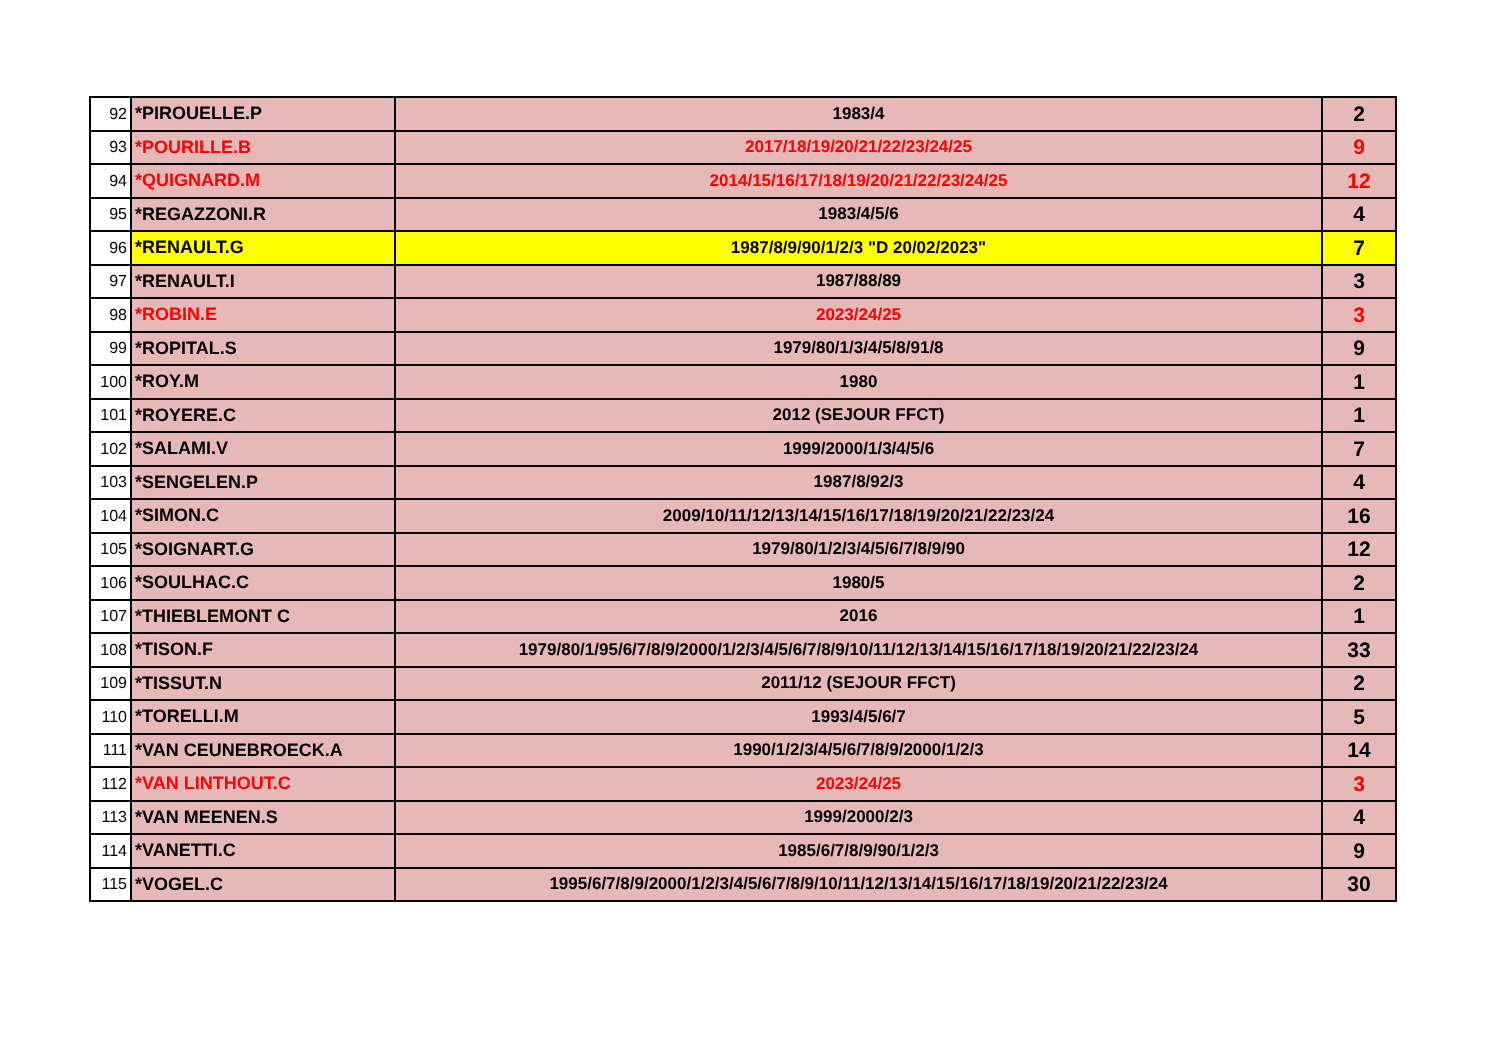| 92 | *PIROUELLE.P | 1983/4 | 2 |
| 93 | *POURILLE.B | 2017/18/19/20/21/22/23/24/25 | 9 |
| 94 | *QUIGNARD.M | 2014/15/16/17/18/19/20/21/22/23/24/25 | 12 |
| 95 | *REGAZZONI.R | 1983/4/5/6 | 4 |
| 96 | *RENAULT.G | 1987/8/9/90/1/2/3 "D 20/02/2023" | 7 |
| 97 | *RENAULT.I | 1987/88/89 | 3 |
| 98 | *ROBIN.E | 2023/24/25 | 3 |
| 99 | *ROPITAL.S | 1979/80/1/3/4/5/8/91/8 | 9 |
| 100 | *ROY.M | 1980 | 1 |
| 101 | *ROYERE.C | 2012 (SEJOUR FFCT) | 1 |
| 102 | *SALAMI.V | 1999/2000/1/3/4/5/6 | 7 |
| 103 | *SENGELEN.P | 1987/8/92/3 | 4 |
| 104 | *SIMON.C | 2009/10/11/12/13/14/15/16/17/18/19/20/21/22/23/24 | 16 |
| 105 | *SOIGNART.G | 1979/80/1/2/3/4/5/6/7/8/9/90 | 12 |
| 106 | *SOULHAC.C | 1980/5 | 2 |
| 107 | *THIEBLEMONT C | 2016 | 1 |
| 108 | *TISON.F | 1979/80/1/95/6/7/8/9/2000/1/2/3/4/5/6/7/8/9/10/11/12/13/14/15/16/17/18/19/20/21/22/23/24 | 33 |
| 109 | *TISSUT.N | 2011/12 (SEJOUR FFCT) | 2 |
| 110 | *TORELLI.M | 1993/4/5/6/7 | 5 |
| 111 | *VAN CEUNEBROECK.A | 1990/1/2/3/4/5/6/7/8/9/2000/1/2/3 | 14 |
| 112 | *VAN LINTHOUT.C | 2023/24/25 | 3 |
| 113 | *VAN MEENEN.S | 1999/2000/2/3 | 4 |
| 114 | *VANETTI.C | 1985/6/7/8/9/90/1/2/3 | 9 |
| 115 | *VOGEL.C | 1995/6/7/8/9/2000/1/2/3/4/5/6/7/8/9/10/11/12/13/14/15/16/17/18/19/20/21/22/23/24 | 30 |